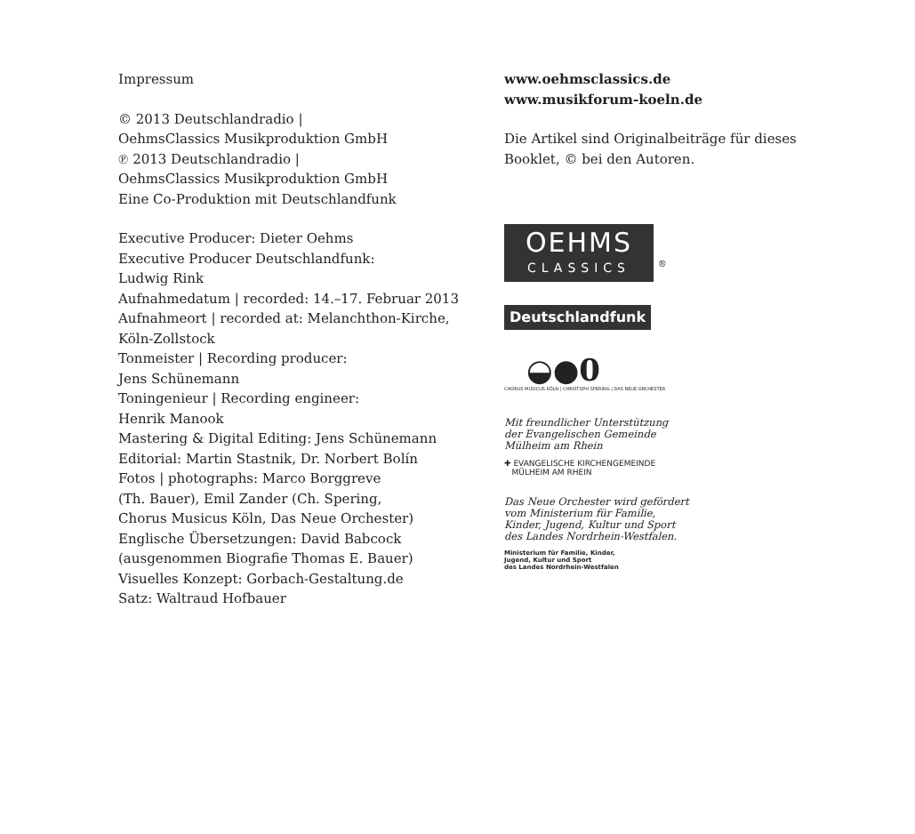Impressum
© 2013 Deutschlandradio |
OehmsClassics Musikproduktion GmbH
℗ 2013 Deutschlandradio |
OehmsClassics Musikproduktion GmbH
Eine Co-Produktion mit Deutschlandfunk
Executive Producer: Dieter Oehms
Executive Producer Deutschlandfunk:
Ludwig Rink
Aufnahmedatum | recorded: 14.–17. Februar 2013
Aufnahmeort | recorded at: Melanchthon-Kirche,
Köln-Zollstock
Tonmeister | Recording producer:
Jens Schünemann
Toningenieur | Recording engineer:
Henrik Manook
Mastering & Digital Editing: Jens Schünemann
Editorial: Martin Stastnik, Dr. Norbert Bolín
Fotos | photographs: Marco Borggreve
(Th. Bauer), Emil Zander (Ch. Spering,
Chorus Musicus Köln, Das Neue Orchester)
Englische Übersetzungen: David Babcock
(ausgenommen Biografie Thomas E. Bauer)
Visuelles Konzept: Gorbach-Gestaltung.de
Satz: Waltraud Hofbauer
www.oehmsclassics.de
www.musikforum-koeln.de
Die Artikel sind Originalbeiträge für dieses
Booklet, © bei den Autoren.
OEHMS CLASSICS
<sup>®</sup>
Deutschlandfunk
◒●0
CHORUS MUSICUS KÖLN | CHRISTOPH SPERING | DAS NEUE ORCHESTER
Mit freundlicher Unterstützung
der Evangelischen Gemeinde
Mülheim am Rhein
✚ EVANGELISCHE KIRCHENGEMEINDE
MÜLHEIM AM RHEIN
Das Neue Orchester wird gefördert
vom Ministerium für Familie,
Kinder, Jugend, Kultur und Sport
des Landes Nordrhein-Westfalen.
Ministerium für Familie, Kinder,
Jugend, Kultur und Sport
des Landes Nordrhein-Westfalen